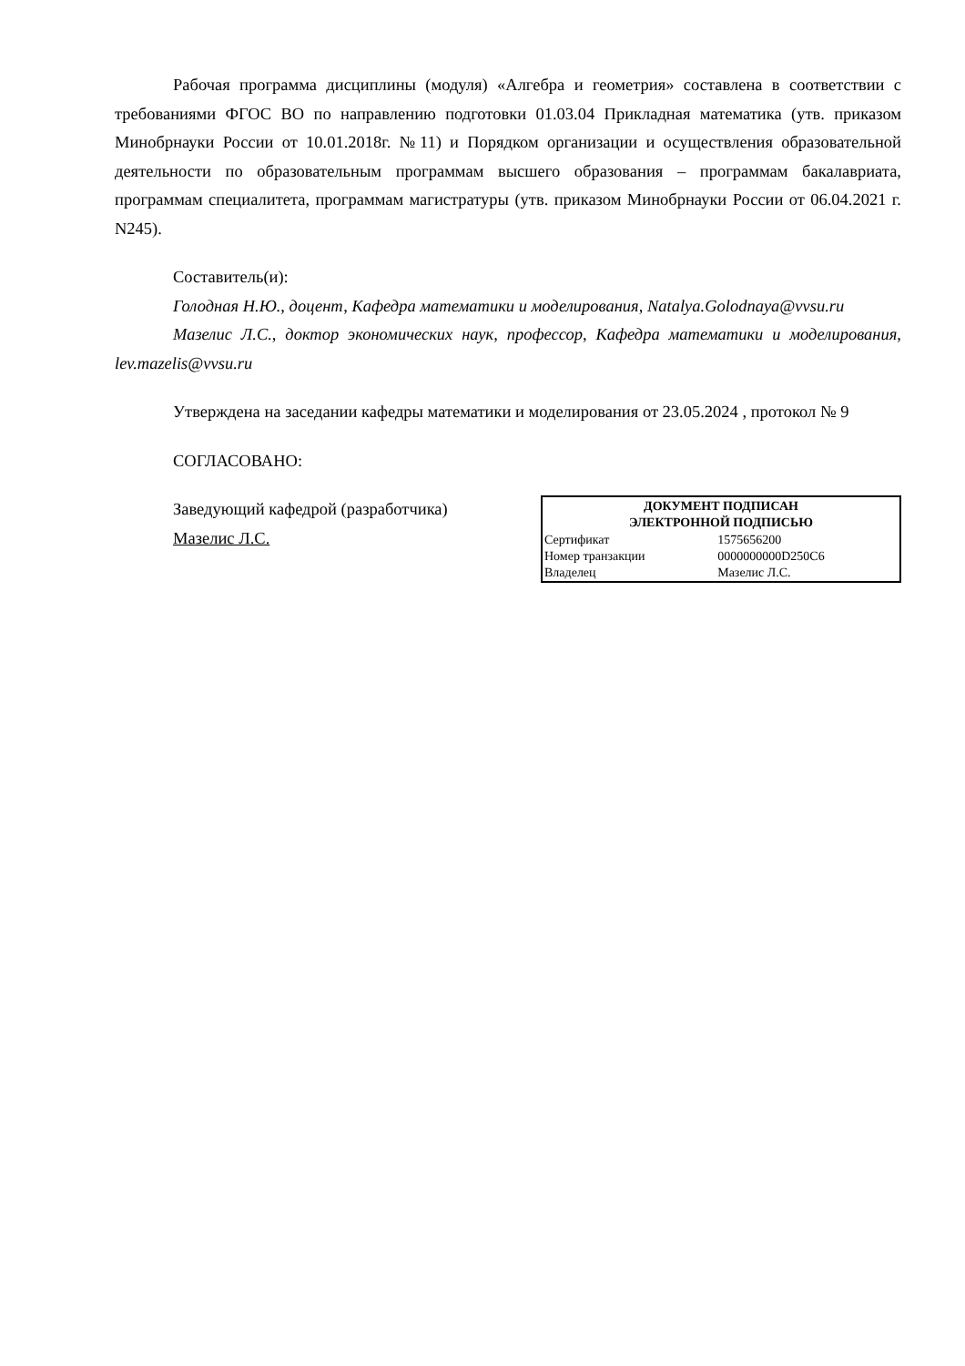Рабочая программа дисциплины (модуля) «Алгебра и геометрия» составлена в соответствии с требованиями ФГОС ВО по направлению подготовки 01.03.04 Прикладная математика (утв. приказом Минобрнауки России от 10.01.2018г. №11) и Порядком организации и осуществления образовательной деятельности по образовательным программам высшего образования – программам бакалавриата, программам специалитета, программам магистратуры (утв. приказом Минобрнауки России от 06.04.2021 г. N245).
Составитель(и):
Голодная Н.Ю., доцент, Кафедра математики и моделирования, Natalya.Golodnaya@vvsu.ru
Мазелис Л.С., доктор экономических наук, профессор, Кафедра математики и моделирования, lev.mazelis@vvsu.ru
Утверждена на заседании кафедры математики и моделирования от 23.05.2024 , протокол № 9
СОГЛАСОВАНО:
Заведующий кафедрой (разработчика)
Мазелис Л.С.
| ДОКУМЕНТ ПОДПИСАН ЭЛЕКТРОННОЙ ПОДПИСЬЮ | |
| --- | --- |
| Сертификат | 1575656200 |
| Номер транзакции | 0000000000D250C6 |
| Владелец | Мазелис Л.С. |